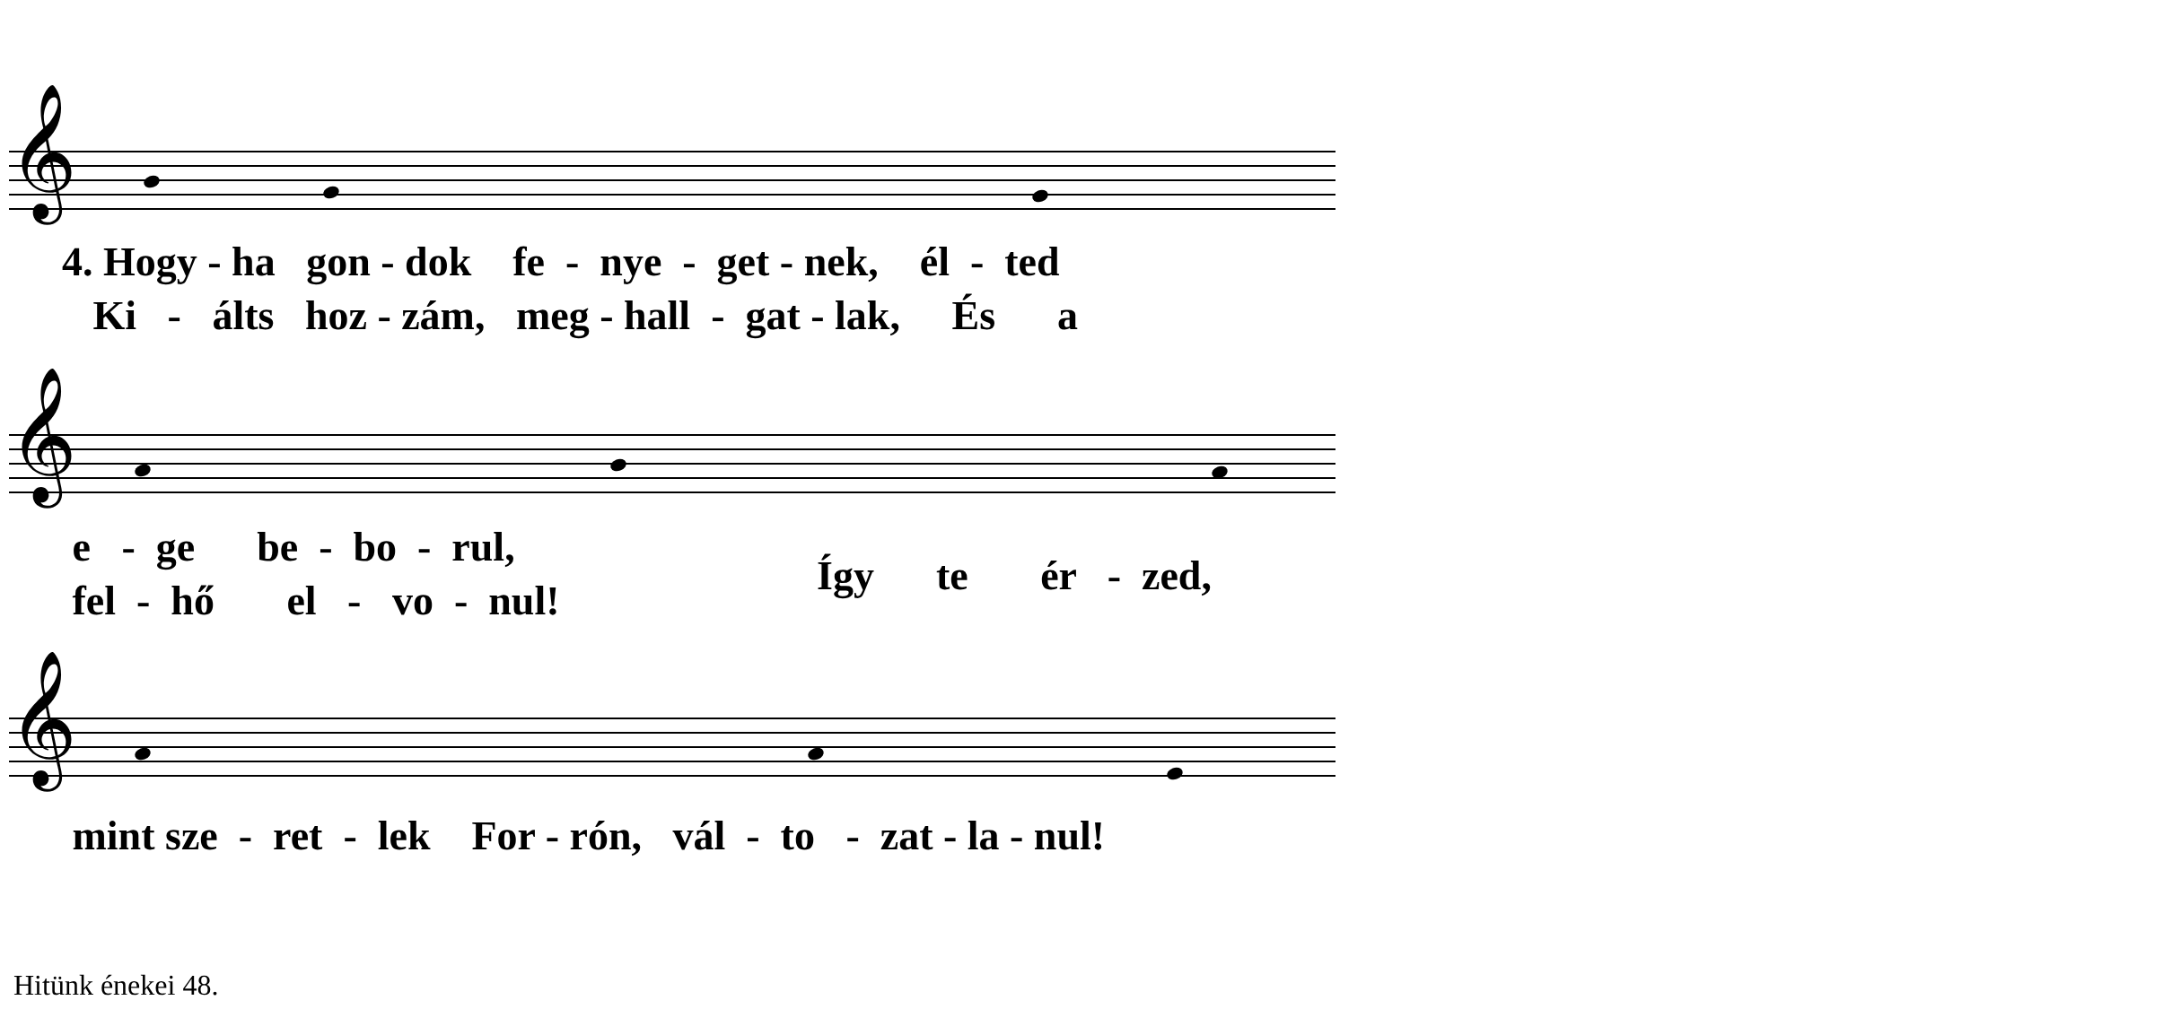𝄞
𝄞
𝄞
4. Hogy - ha gon - dok fe - nye - get - nek, él - ted
Ki - álts hoz - zám, meg - hall - gat - lak, És a
e - ge be - bo - rul,
Így te ér - zed,
fel - hő el - vo - nul!
mint sze - ret - lek For - rón, vál - to - zat - la - nul!
Hitünk énekei 48.